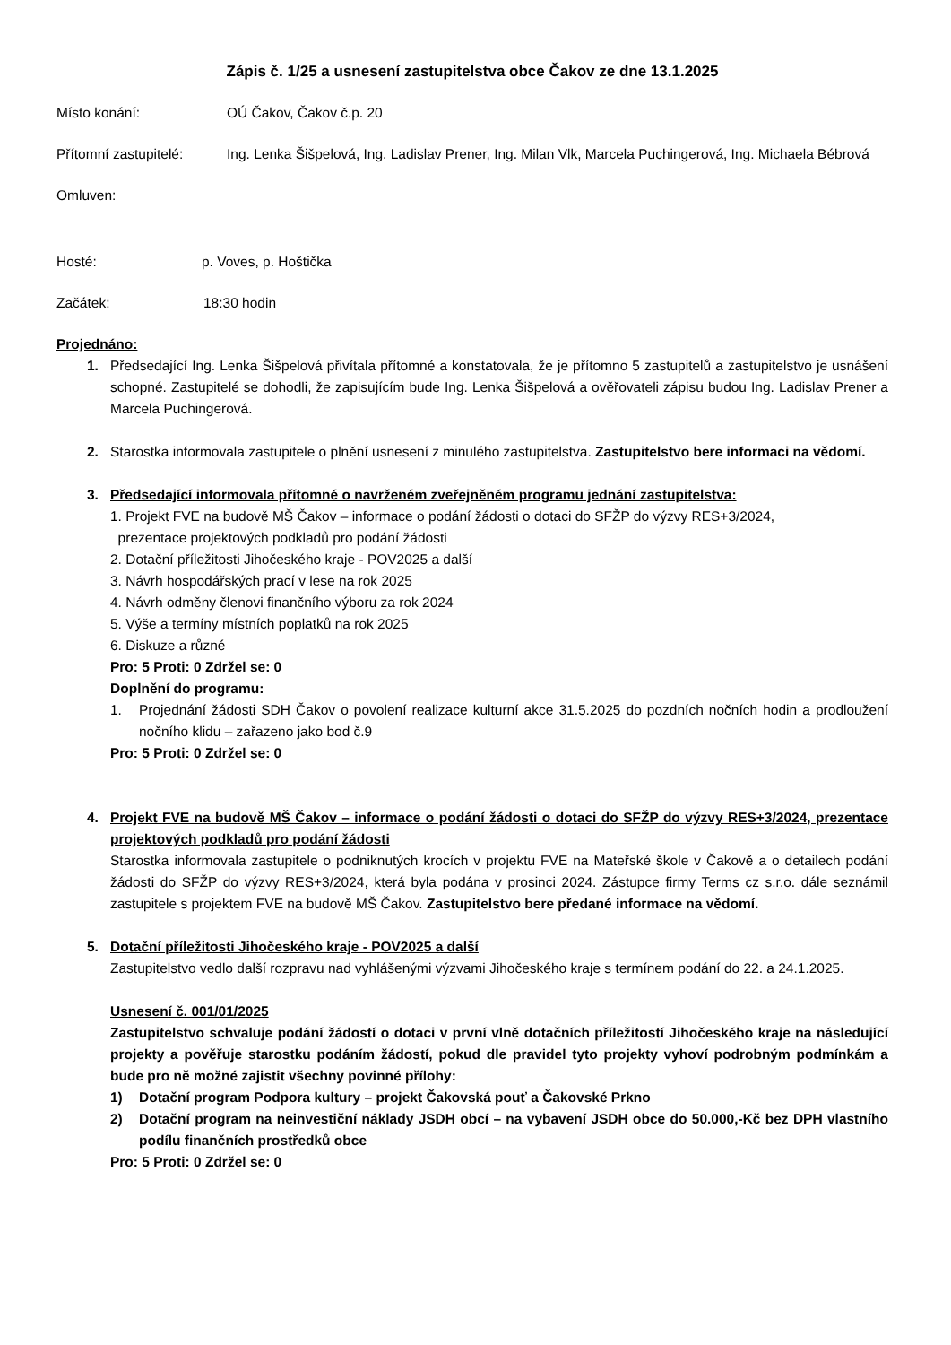Zápis č. 1/25 a usnesení zastupitelstva obce Čakov ze dne 13.1.2025
Místo konání: OÚ Čakov, Čakov č.p. 20
Přítomní zastupitelé:
Ing. Lenka Šišpelová, Ing. Ladislav Prener, Ing. Milan Vlk, Marcela Puchingerová, Ing. Michaela Bébrová
Omluven:
Hosté: p. Voves, p. Hoštička
Začátek: 18:30 hodin
Projednáno:
1. Předsedající Ing. Lenka Šišpelová přivítala přítomné a konstatovala, že je přítomno 5 zastupitelů a zastupitelstvo je usnášení schopné. Zastupitelé se dohodli, že zapisujícím bude Ing. Lenka Šišpelová a ověřovateli zápisu budou Ing. Ladislav Prener a Marcela Puchingerová.
2. Starostka informovala zastupitele o plnění usnesení z minulého zastupitelstva. Zastupitelstvo bere informaci na vědomí.
3. Předsedající informovala přítomné o navrženém zveřejněném programu jednání zastupitelstva:
1. Projekt FVE na budově MŠ Čakov – informace o podání žádosti o dotaci do SFŽP do výzvy RES+3/2024,
prezentace projektových podkladů pro podání žádosti
2. Dotační příležitosti Jihočeského kraje - POV2025 a další
3. Návrh hospodářských prací v lese na rok 2025
4. Návrh odměny členovi finančního výboru za rok 2024
5. Výše a termíny místních poplatků na rok 2025
6. Diskuze a různé
Pro: 5 Proti: 0 Zdržel se: 0
Doplnění do programu:
1. Projednání žádosti SDH Čakov o povolení realizace kulturní akce 31.5.2025 do pozdních nočních hodin a prodloužení nočního klidu – zařazeno jako bod č.9
Pro: 5 Proti: 0 Zdržel se: 0
4. Projekt FVE na budově MŠ Čakov – informace o podání žádosti o dotaci do SFŽP do výzvy RES+3/2024, prezentace projektových podkladů pro podání žádosti
Starostka informovala zastupitele o podniknutých krocích v projektu FVE na Mateřské škole v Čakově a o detailech podání žádosti do SFŽP do výzvy RES+3/2024, která byla podána v prosinci 2024. Zástupce firmy Terms cz s.r.o. dále seznámil zastupitele s projektem FVE na budově MŠ Čakov. Zastupitelstvo bere předané informace na vědomí.
5. Dotační příležitosti Jihočeského kraje - POV2025 a další
Zastupitelstvo vedlo další rozpravu nad vyhlášenými výzvami Jihočeského kraje s termínem podání do 22. a 24.1.2025.
Usnesení č. 001/01/2025
Zastupitelstvo schvaluje podání žádostí o dotaci v první vlně dotačních příležitostí Jihočeského kraje na následující projekty a pověřuje starostku podáním žádostí, pokud dle pravidel tyto projekty vyhoví podrobným podmínkám a bude pro ně možné zajistit všechny povinné přílohy:
1) Dotační program Podpora kultury – projekt Čakovská pouť a Čakovské Prkno
2) Dotační program na neinvestiční náklady JSDH obcí – na vybavení JSDH obce do 50.000,-Kč bez DPH vlastního podílu finančních prostředků obce
Pro: 5 Proti: 0 Zdržel se: 0